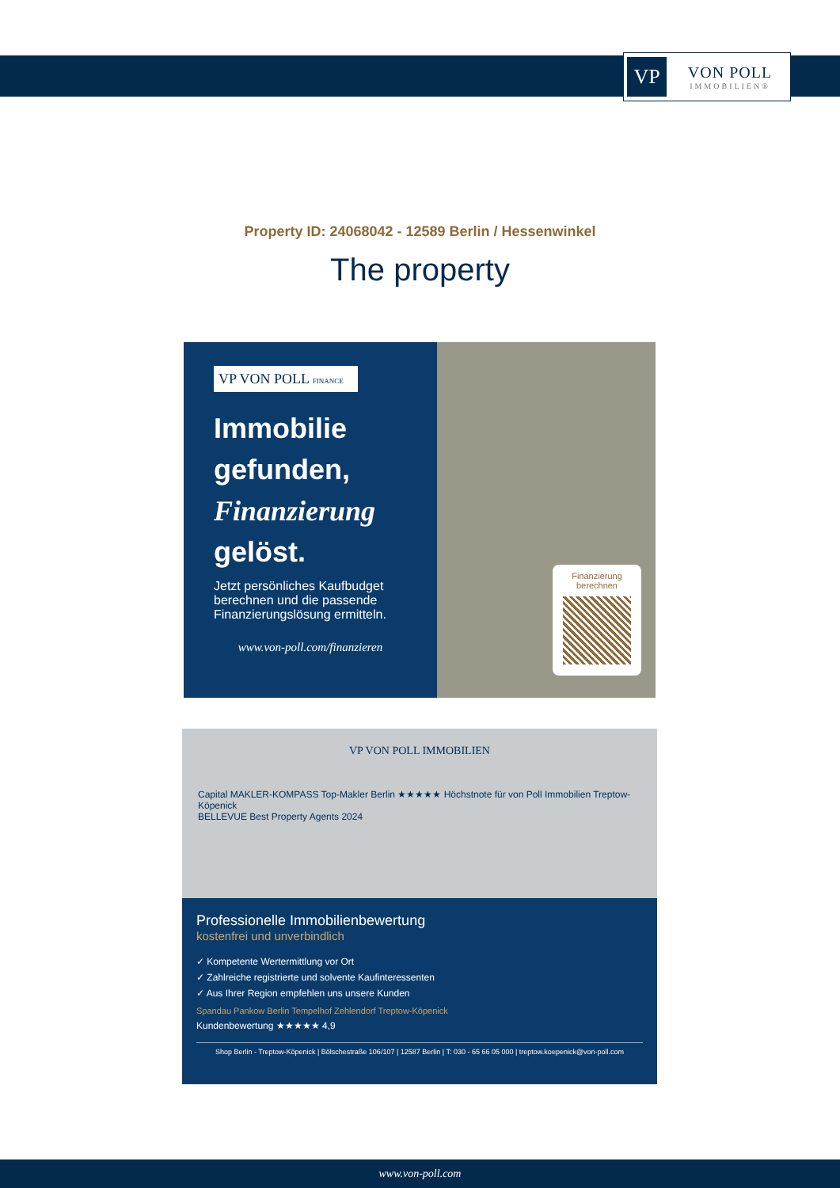VP
VON POLL
IMMOBILIEN®
Property ID: 24068042 - 12589 Berlin / Hessenwinkel
The property
VP VON POLL FINANCE
Immobilie gefunden, Finanzierung gelöst.
Jetzt persönliches Kaufbudget berechnen und die passende Finanzierungslösung ermitteln.
www.von-poll.com/finanzieren
Finanzierung berechnen
VP VON POLL IMMOBILIEN
Capital MAKLER-KOMPASS Top-Makler Berlin ★★★★★ Höchstnote für von Poll Immobilien Treptow-Köpenick
BELLEVUE Best Property Agents 2024
Professionelle Immobilienbewertung
kostenfrei und unverbindlich
✓ Kompetente Wertermittlung vor Ort
✓ Zahlreiche registrierte und solvente Kaufinteressenten
✓ Aus Ihrer Region empfehlen uns unsere Kunden
Spandau Pankow Berlin Tempelhof Zehlendorf Treptow-Köpenick
Kundenbewertung ★★★★★ 4,9
Shop Berlin - Treptow-Köpenick | Bölschestraße 106/107 | 12587 Berlin | T: 030 - 65 66 05 000 | treptow.koepenick@von-poll.com
www.von-poll.com